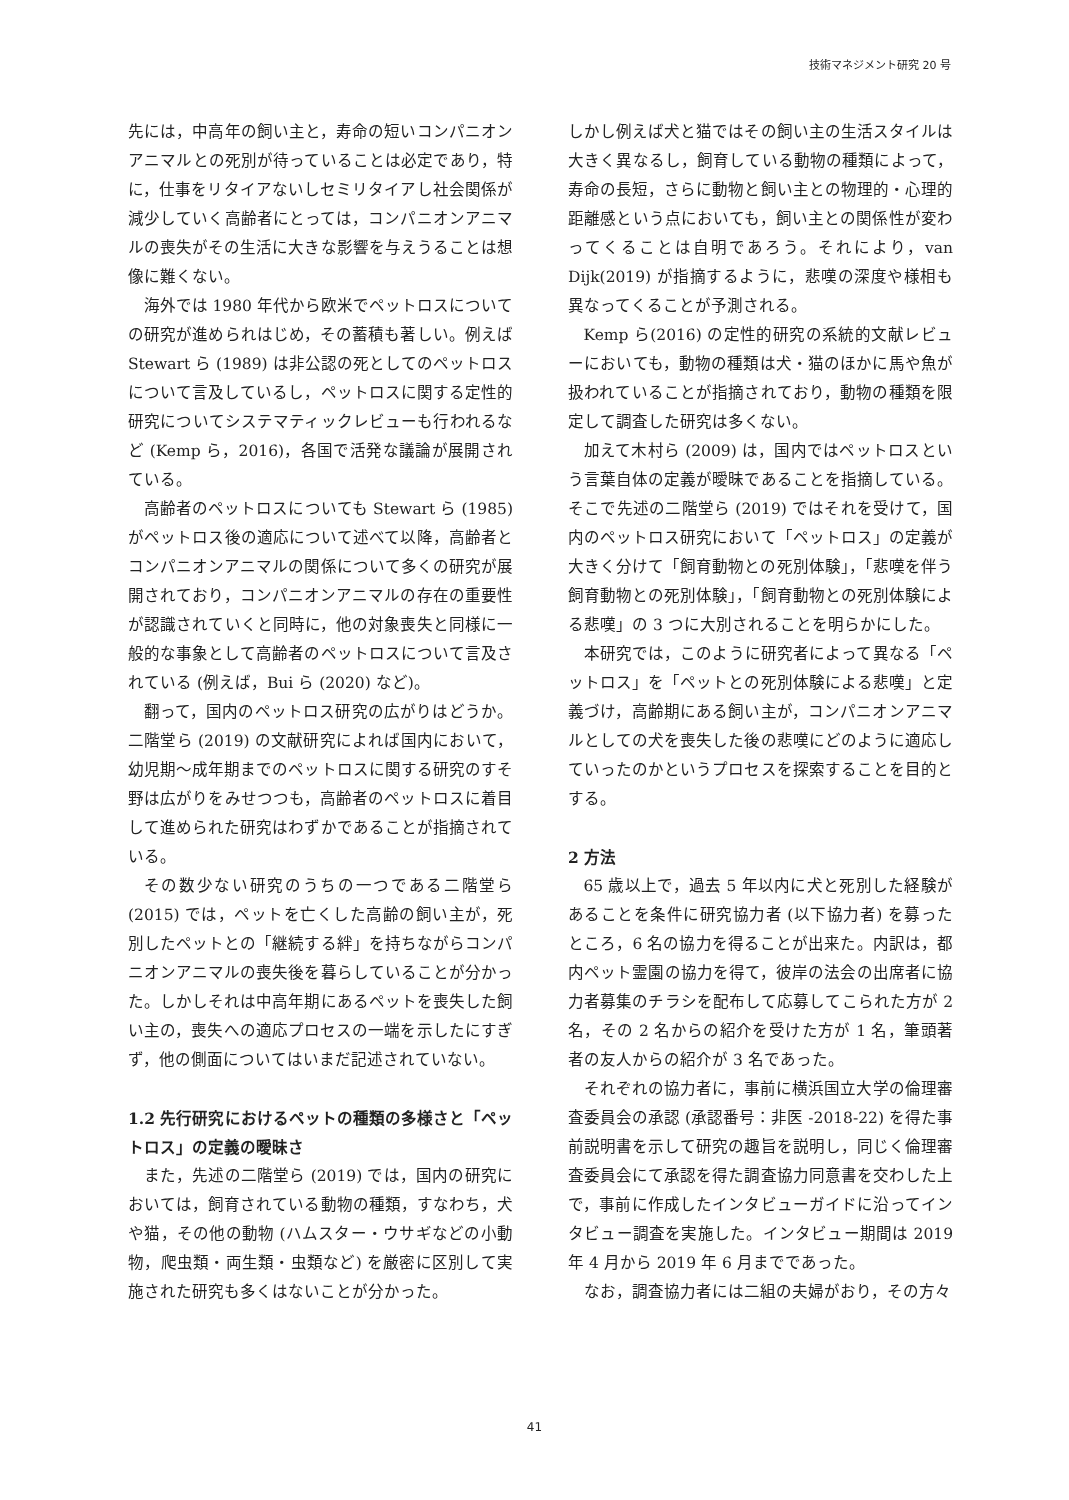技術マネジメント研究 20 号
先には，中高年の飼い主と，寿命の短いコンパニオンアニマルとの死別が待っていることは必定であり，特に，仕事をリタイアないしセミリタイアし社会関係が減少していく高齢者にとっては，コンパニオンアニマルの喪失がその生活に大きな影響を与えうることは想像に難くない。
海外では 1980 年代から欧米でペットロスについての研究が進められはじめ，その蓄積も著しい。例えば Stewart ら (1989) は非公認の死としてのペットロスについて言及しているし，ペットロスに関する定性的研究についてシステマティックレビューも行われるなど (Kemp ら，2016)，各国で活発な議論が展開されている。
高齢者のペットロスについても Stewart ら (1985) がペットロス後の適応について述べて以降，高齢者とコンパニオンアニマルの関係について多くの研究が展開されており，コンパニオンアニマルの存在の重要性が認識されていくと同時に，他の対象喪失と同様に一般的な事象として高齢者のペットロスについて言及されている (例えば，Bui ら (2020) など)。
翻って，国内のペットロス研究の広がりはどうか。二階堂ら (2019) の文献研究によれば国内において，幼児期〜成年期までのペットロスに関する研究のすそ野は広がりをみせつつも，高齢者のペットロスに着目して進められた研究はわずかであることが指摘されている。
その数少ない研究のうちの一つである二階堂ら (2015) では，ペットを亡くした高齢の飼い主が，死別したペットとの「継続する絆」を持ちながらコンパニオンアニマルの喪失後を暮らしていることが分かった。しかしそれは中高年期にあるペットを喪失した飼い主の，喪失への適応プロセスの一端を示したにすぎず，他の側面についてはいまだ記述されていない。
1.2 先行研究におけるペットの種類の多様さと「ペットロス」の定義の曖昧さ
また，先述の二階堂ら (2019) では，国内の研究においては，飼育されている動物の種類，すなわち，犬や猫，その他の動物 (ハムスター・ウサギなどの小動物，爬虫類・両生類・虫類など) を厳密に区別して実施された研究も多くはないことが分かった。
しかし例えば犬と猫ではその飼い主の生活スタイルは大きく異なるし，飼育している動物の種類によって，寿命の長短，さらに動物と飼い主との物理的・心理的距離感という点においても，飼い主との関係性が変わってくることは自明であろう。それにより，van Dijk(2019) が指摘するように，悲嘆の深度や様相も異なってくることが予測される。
Kemp ら(2016) の定性的研究の系統的文献レビューにおいても，動物の種類は犬・猫のほかに馬や魚が扱われていることが指摘されており，動物の種類を限定して調査した研究は多くない。
加えて木村ら (2009) は，国内ではペットロスという言葉自体の定義が曖昧であることを指摘している。そこで先述の二階堂ら (2019) ではそれを受けて，国内のペットロス研究において「ペットロス」の定義が大きく分けて「飼育動物との死別体験」，「悲嘆を伴う飼育動物との死別体験」，「飼育動物との死別体験による悲嘆」の 3 つに大別されることを明らかにした。
本研究では，このように研究者によって異なる「ペットロス」を「ペットとの死別体験による悲嘆」と定義づけ，高齢期にある飼い主が，コンパニオンアニマルとしての犬を喪失した後の悲嘆にどのように適応していったのかというプロセスを探索することを目的とする。
2 方法
65 歳以上で，過去 5 年以内に犬と死別した経験があることを条件に研究協力者 (以下協力者) を募ったところ，6 名の協力を得ることが出来た。内訳は，都内ペット霊園の協力を得て，彼岸の法会の出席者に協力者募集のチラシを配布して応募してこられた方が 2 名，その 2 名からの紹介を受けた方が 1 名，筆頭著者の友人からの紹介が 3 名であった。
それぞれの協力者に，事前に横浜国立大学の倫理審査委員会の承認 (承認番号：非医 -2018-22) を得た事前説明書を示して研究の趣旨を説明し，同じく倫理審査委員会にて承認を得た調査協力同意書を交わした上で，事前に作成したインタビューガイドに沿ってインタビュー調査を実施した。インタビュー期間は 2019 年 4 月から 2019 年 6 月までであった。
なお，調査協力者には二組の夫婦がおり，その方々
41